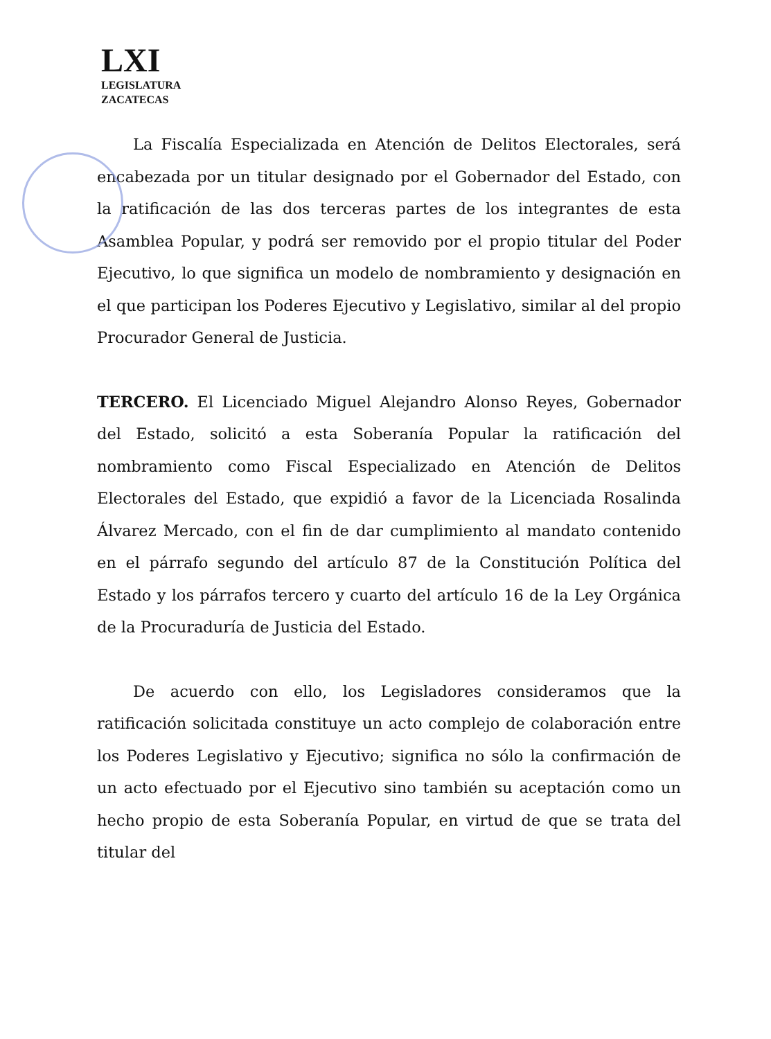LXI
LEGISLATURA
ZACATECAS
La Fiscalía Especializada en Atención de Delitos Electorales, será encabezada por un titular designado por el Gobernador del Estado, con la ratificación de las dos terceras partes de los integrantes de esta Asamblea Popular, y podrá ser removido por el propio titular del Poder Ejecutivo, lo que significa un modelo de nombramiento y designación en el que participan los Poderes Ejecutivo y Legislativo, similar al del propio Procurador General de Justicia.
TERCERO. El Licenciado Miguel Alejandro Alonso Reyes, Gobernador del Estado, solicitó a esta Soberanía Popular la ratificación del nombramiento como Fiscal Especializado en Atención de Delitos Electorales del Estado, que expidió a favor de la Licenciada Rosalinda Álvarez Mercado, con el fin de dar cumplimiento al mandato contenido en el párrafo segundo del artículo 87 de la Constitución Política del Estado y los párrafos tercero y cuarto del artículo 16 de la Ley Orgánica de la Procuraduría de Justicia del Estado.
De acuerdo con ello, los Legisladores consideramos que la ratificación solicitada constituye un acto complejo de colaboración entre los Poderes Legislativo y Ejecutivo; significa no sólo la confirmación de un acto efectuado por el Ejecutivo sino también su aceptación como un hecho propio de esta Soberanía Popular, en virtud de que se trata del titular del